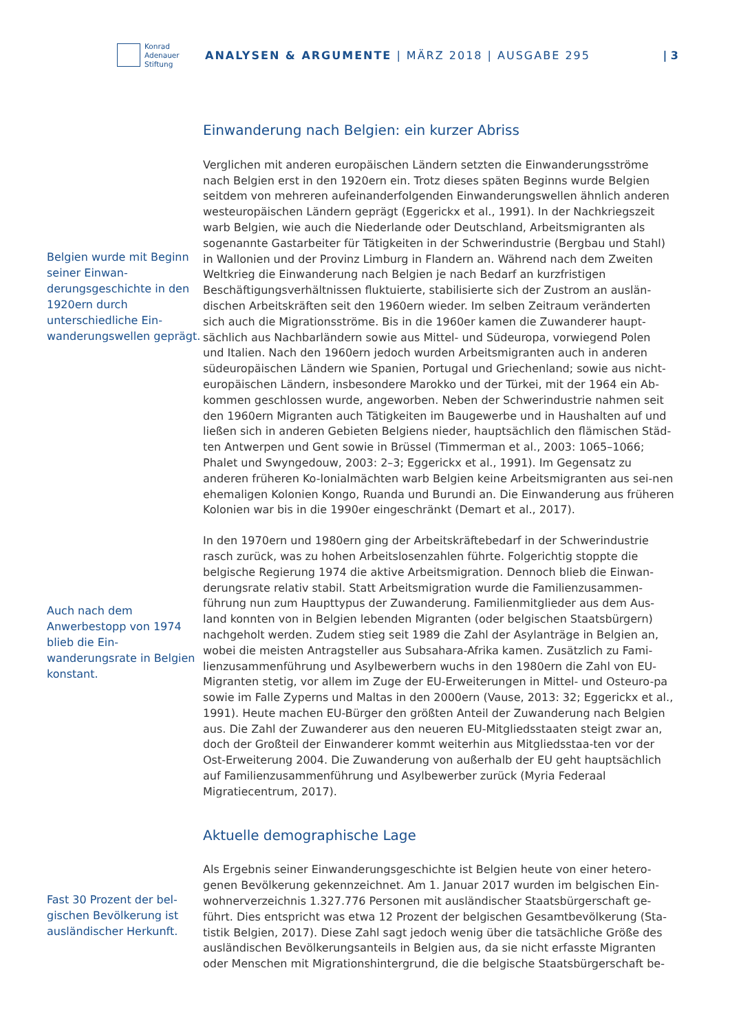Konrad
Adenauer
Stiftung
ANALYSEN & ARGUMENTE | MÄRZ 2018 | AUSGABE 295
| 3
Belgien wurde mit Beginn seiner Einwan-derungsgeschichte in den 1920ern durch unterschiedliche Ein-wanderungswellen geprägt.
Auch nach dem Anwerbestopp von 1974 blieb die Ein-wanderungsrate in Belgien konstant.
Fast 30 Prozent der bel-gischen Bevölkerung ist ausländischer Herkunft.
Einwanderung nach Belgien: ein kurzer Abriss
Verglichen mit anderen europäischen Ländern setzten die Einwanderungsströme nach Belgien erst in den 1920ern ein. Trotz dieses späten Beginns wurde Belgien seitdem von mehreren aufeinanderfolgenden Einwanderungswellen ähnlich anderen westeuropäischen Ländern geprägt (Eggerickx et al., 1991). In der Nachkriegszeit warb Belgien, wie auch die Niederlande oder Deutschland, Arbeitsmigranten als sogenannte Gastarbeiter für Tätigkeiten in der Schwerindustrie (Bergbau und Stahl) in Wallonien und der Provinz Limburg in Flandern an. Während nach dem Zweiten Weltkrieg die Einwanderung nach Belgien je nach Bedarf an kurzfristigen Beschäftigungsverhältnissen fluktuierte, stabilisierte sich der Zustrom an auslän-dischen Arbeitskräften seit den 1960ern wieder. Im selben Zeitraum veränderten sich auch die Migrationsströme. Bis in die 1960er kamen die Zuwanderer haupt-sächlich aus Nachbarländern sowie aus Mittel- und Südeuropa, vorwiegend Polen und Italien. Nach den 1960ern jedoch wurden Arbeitsmigranten auch in anderen südeuropäischen Ländern wie Spanien, Portugal und Griechenland; sowie aus nicht-europäischen Ländern, insbesondere Marokko und der Türkei, mit der 1964 ein Ab-kommen geschlossen wurde, angeworben. Neben der Schwerindustrie nahmen seit den 1960ern Migranten auch Tätigkeiten im Baugewerbe und in Haushalten auf und ließen sich in anderen Gebieten Belgiens nieder, hauptsächlich den flämischen Städ-ten Antwerpen und Gent sowie in Brüssel (Timmerman et al., 2003: 1065–1066; Phalet und Swyngedouw, 2003: 2–3; Eggerickx et al., 1991). Im Gegensatz zu anderen früheren Ko-lonialmächten warb Belgien keine Arbeitsmigranten aus sei-nen ehemaligen Kolonien Kongo, Ruanda und Burundi an. Die Einwanderung aus früheren Kolonien war bis in die 1990er eingeschränkt (Demart et al., 2017).
In den 1970ern und 1980ern ging der Arbeitskräftebedarf in der Schwerindustrie rasch zurück, was zu hohen Arbeitslosenzahlen führte. Folgerichtig stoppte die belgische Regierung 1974 die aktive Arbeitsmigration. Dennoch blieb die Einwan-derungsrate relativ stabil. Statt Arbeitsmigration wurde die Familienzusammen-führung nun zum Haupttypus der Zuwanderung. Familienmitglieder aus dem Aus-land konnten von in Belgien lebenden Migranten (oder belgischen Staatsbürgern) nachgeholt werden. Zudem stieg seit 1989 die Zahl der Asylanträge in Belgien an, wobei die meisten Antragsteller aus Subsahara-Afrika kamen. Zusätzlich zu Fami-lienzusammenführung und Asylbewerbern wuchs in den 1980ern die Zahl von EU-Migranten stetig, vor allem im Zuge der EU-Erweiterungen in Mittel- und Osteuro-pa sowie im Falle Zyperns und Maltas in den 2000ern (Vause, 2013: 32; Eggerickx et al., 1991). Heute machen EU-Bürger den größten Anteil der Zuwanderung nach Belgien aus. Die Zahl der Zuwanderer aus den neueren EU-Mitgliedsstaaten steigt zwar an, doch der Großteil der Einwanderer kommt weiterhin aus Mitgliedsstaa-ten vor der Ost-Erweiterung 2004. Die Zuwanderung von außerhalb der EU geht hauptsächlich auf Familienzusammenführung und Asylbewerber zurück (Myria Federaal Migratiecentrum, 2017).
Aktuelle demographische Lage
Als Ergebnis seiner Einwanderungsgeschichte ist Belgien heute von einer hetero-genen Bevölkerung gekennzeichnet. Am 1. Januar 2017 wurden im belgischen Ein-wohnerverzeichnis 1.327.776 Personen mit ausländischer Staatsbürgerschaft ge-führt. Dies entspricht was etwa 12 Prozent der belgischen Gesamtbevölkerung (Sta-tistik Belgien, 2017). Diese Zahl sagt jedoch wenig über die tatsächliche Größe des ausländischen Bevölkerungsanteils in Belgien aus, da sie nicht erfasste Migranten oder Menschen mit Migrationshintergrund, die die belgische Staatsbürgerschaft be-